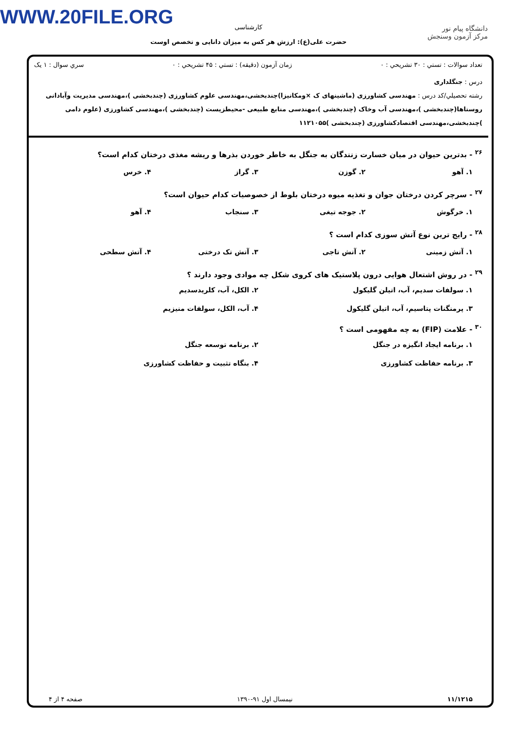WWW.20FILE.ORG
کارشناسی
حضرت علی(ع): ارزش هر کس به میزان دانایی و تخصص اوست
دانشگاه پیام نور
مرکز آزمون وسنجش
تعداد سوالات : تستي : ۳۰ تشريحي : ۰ زمان آزمون (دقيقه) : تستي : ۴۵ تشريحي : ۰ سري سوال : ۱ يک
درس : جنگلداری
رشته تحصيلي/کد درس : مهندسی کشاورزی (ماشینهای ک ×ومکانیزا)چندبخشی،مهندسی علوم کشاورزی (چندبخشی )،مهندسی مدیریت وآبادانی روستاها(چندبخشی )،مهندسی آب وخاک (چندبخشی )،مهندسی منابع طبیعی -محیطزیست (چندبخشی )،مهندسی کشاورزی (علوم دامی )چندبخشی،مهندسی اقتصادکشاورزی (چندبخشی )۱۱۲۱۰۵۵
<sup>۲۶</sup> - بدترین حیوان در میان خسارت زنندگان به جنگل به خاطر خوردن بذرها و ریشه مغذی درختان کدام است؟
۱. آهو ۲. گوزن ۳. گراز ۴. خرس
<sup>۲۷</sup> - سرچر کردن درختان جوان و تغذیه میوه درختان بلوط از خصوصیات کدام حیوان است؟
۱. خرگوش ۲. جوجه تیغی ۳. سنجاب ۴. آهو
<sup>۲۸</sup> - رایج ترین نوع آتش سوزی کدام است ؟
۱. آتش زمینی ۲. آتش تاجی ۳. آتش تک درختی ۴. آتش سطحی
<sup>۲۹</sup> - در روش اشتعال هوایی درون پلاستیک های کروی شکل چه موادی وجود دارند ؟
۱. سولفات سدیم، آب، اتیلن گلیکول ۲. الکل، آب، کلریدسدیم ۳. پرمنگنات پتاسیم، آب، اتیلن گلیکول ۴. آب، الکل، سولفات منیزیم
<sup>۳۰</sup> - علامت (FIP) به چه مفهومی است ؟
۱. برنامه ایجاد انگیزه در جنگل ۲. برنامه توسعه جنگل ۳. برنامه حفاظت کشاورزی ۴. بنگاه تثبیت و حفاظت کشاورزی
۱۱/۱۲۱۵ نیمسال اول ۹۱-۱۳۹۰ صفحه ۴ از ۴